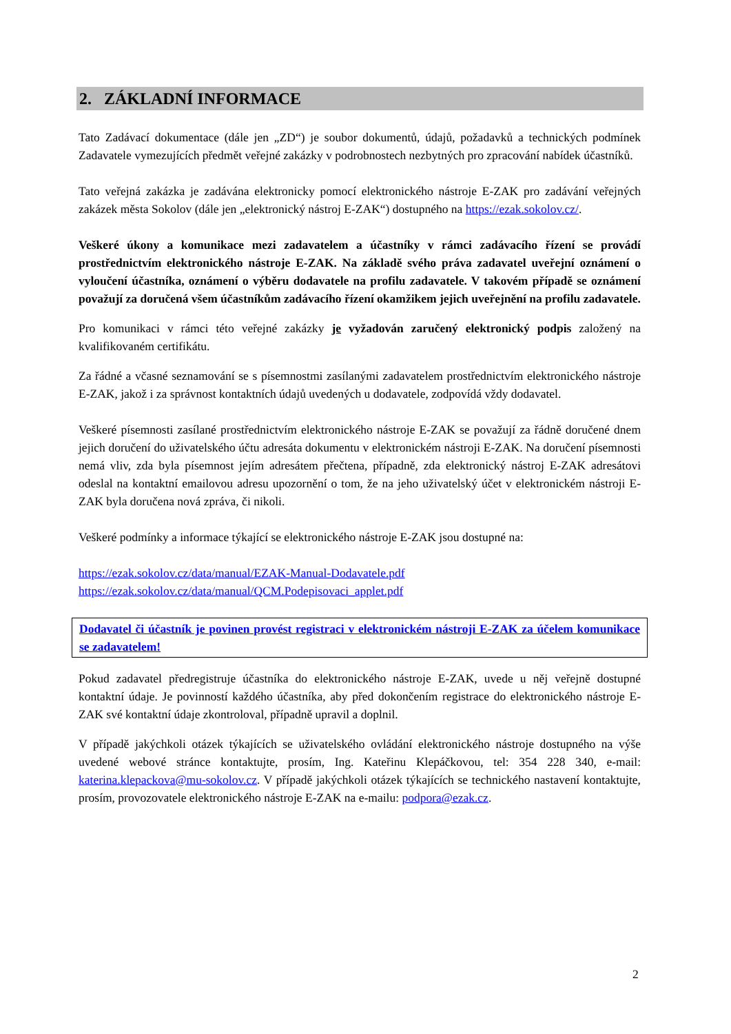2. ZÁKLADNÍ INFORMACE
Tato Zadávací dokumentace (dále jen „ZD“) je soubor dokumentů, údajů, požadavků a technických podmínek Zadavatele vymezujících předmět veřejné zakázky v podrobnostech nezbytných pro zpracování nabídek účastníků.
Tato veřejná zakázka je zadávána elektronicky pomocí elektronického nástroje E-ZAK pro zadávání veřejných zakázek města Sokolov (dále jen „elektronický nástroj E-ZAK“) dostupného na https://ezak.sokolov.cz/.
Veškeré úkony a komunikace mezi zadavatelem a účastníky v rámci zadávacího řízení se provádí prostřednictvím elektronického nástroje E-ZAK. Na základě svého práva zadavatel uveřejní oznámení o vyloučení účastníka, oznámení o výběru dodavatele na profilu zadavatele. V takovém případě se oznámení považují za doručená všem účastníkům zadávacího řízení okamžikem jejich uveřejnění na profilu zadavatele.
Pro komunikaci v rámci této veřejné zakázky je vyžadován zaručený elektronický podpis založený na kvalifikovaném certifikátu.
Za řádné a včasné seznamování se s písemnostmi zasílanými zadavatelem prostřednictvím elektronického nástroje E-ZAK, jakož i za správnost kontaktních údajů uvedených u dodavatele, zodpovídá vždy dodavatel.
Veškeré písemnosti zasílané prostřednictvím elektronického nástroje E-ZAK se považují za řádně doručené dnem jejich doručení do uživatelského účtu adresáta dokumentu v elektronickém nástroji E-ZAK. Na doručení písemnosti nemá vliv, zda byla písemnost jejím adresátem přečtena, případně, zda elektronický nástroj E-ZAK adresátovi odeslal na kontaktní emailovou adresu upozornění o tom, že na jeho uživatelský účet v elektronickém nástroji E-ZAK byla doručena nová zpráva, či nikoli.
Veškeré podmínky a informace týkající se elektronického nástroje E-ZAK jsou dostupné na:
https://ezak.sokolov.cz/data/manual/EZAK-Manual-Dodavatele.pdf
https://ezak.sokolov.cz/data/manual/QCM.Podepisovaci_applet.pdf
Dodavatel či účastník je povinen provést registraci v elektronickém nástroji E-ZAK za účelem komunikace se zadavatelem!
Pokud zadavatel předregistruje účastníka do elektronického nástroje E-ZAK, uvede u něj veřejně dostupné kontaktní údaje. Je povinností každého účastníka, aby před dokončením registrace do elektronického nástroje E-ZAK své kontaktní údaje zkontroloval, případně upravil a doplnil.
V případě jakýchkoli otázek týkajících se uživatelského ovládání elektronického nástroje dostupného na výše uvedené webové stránce kontaktujte, prosím, Ing. Kateřinu Klepáčkovou, tel: 354 228 340, e-mail: katerina.klepackova@mu-sokolov.cz. V případě jakýchkoli otázek týkajících se technického nastavení kontaktujte, prosím, provozovatele elektronického nástroje E-ZAK na e-mailu: podpora@ezak.cz.
2